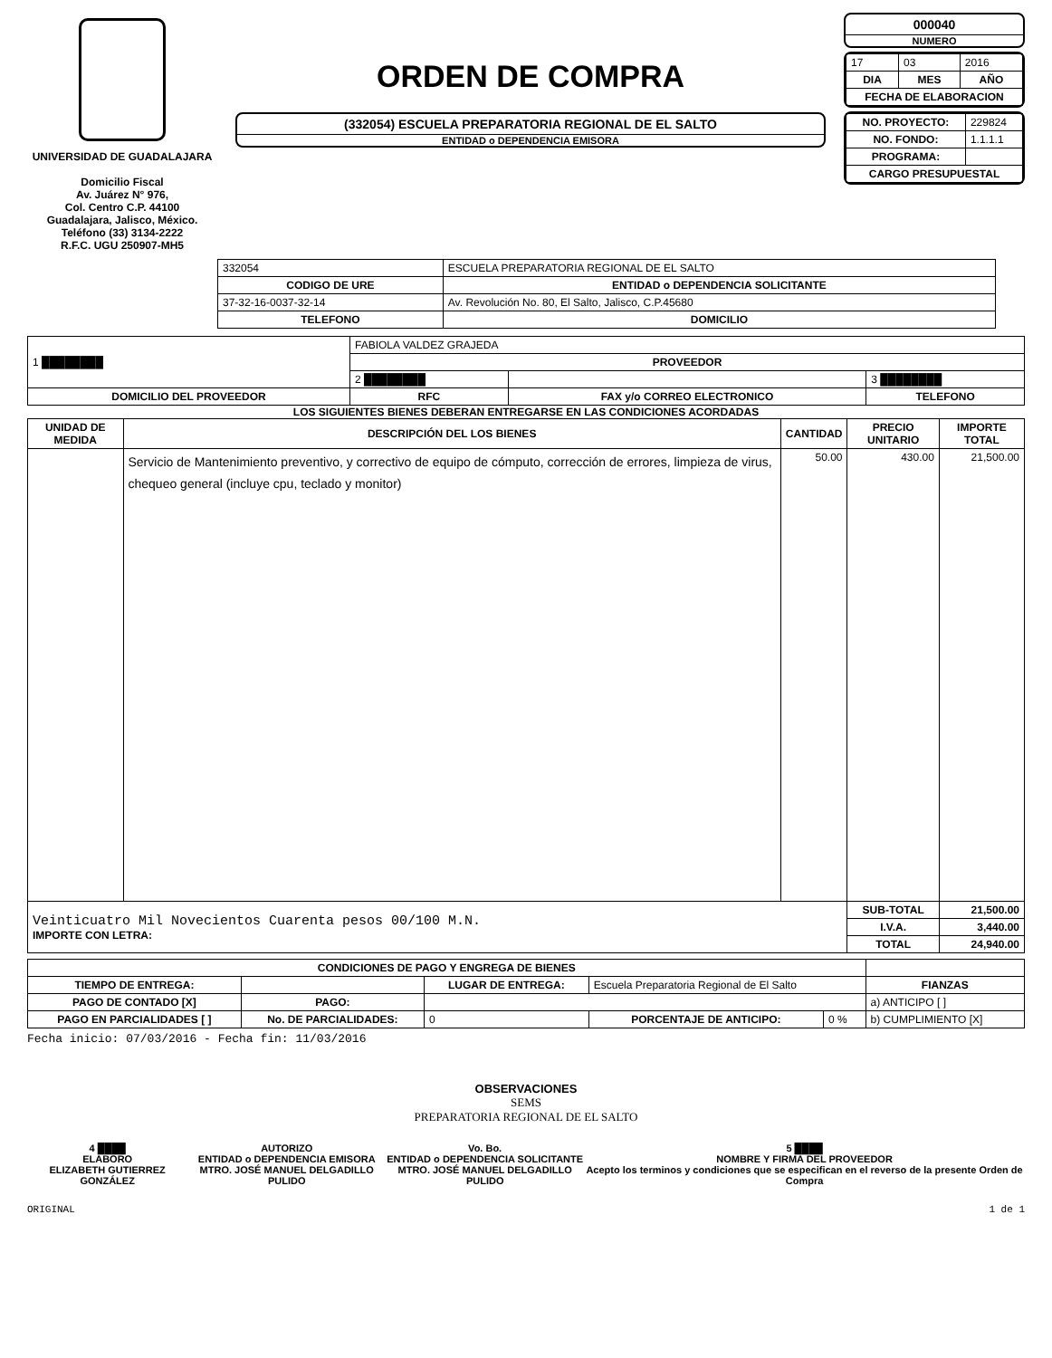UNIVERSIDAD DE GUADALAJARA
Domicilio Fiscal
Av. Juárez N° 976,
Col. Centro C.P. 44100
Guadalajara, Jalisco, México.
Teléfono (33) 3134-2222
R.F.C. UGU 250907-MH5
ORDEN DE COMPRA
(332054) ESCUELA PREPARATORIA REGIONAL DE EL SALTO
ENTIDAD o DEPENDENCIA EMISORA
000040
NUMERO
| 17 | 03 | 2016 |
| DIA | MES | AÑO |
| FECHA DE ELABORACION | | |
| NO. PROYECTO: | 229824 |
| NO. FONDO: | 1.1.1.1 |
| PROGRAMA: | |
| CARGO PRESUPUESTAL | |
| 332054 | ESCUELA PREPARATORIA REGIONAL DE EL SALTO |
| CODIGO DE URE | ENTIDAD o DEPENDENCIA SOLICITANTE |
| 37-32-16-0037-32-14 | Av. Revolución No. 80, El Salto, Jalisco, C.P.45680 |
| TELEFONO | DOMICILIO |
| 1 ████████ | FABIOLA VALDEZ GRAJEDA | | |
| | PROVEEDOR | | |
| | 2 ████████ | | 3 ████████ |
| DOMICILIO DEL PROVEEDOR | RFC | FAX y/o CORREO ELECTRONICO | TELEFONO |
LOS SIGUIENTES BIENES DEBERAN ENTREGARSE EN LAS CONDICIONES ACORDADAS
| UNIDAD DE MEDIDA | DESCRIPCIÓN DEL LOS BIENES | CANTIDAD | PRECIO UNITARIO | IMPORTE TOTAL |
| --- | --- | --- | --- | --- |
| | Servicio de Mantenimiento preventivo, y correctivo de equipo de cómputo, corrección de errores, limpieza de virus, chequeo general (incluye cpu, teclado y monitor) | 50.00 | 430.00 | 21,500.00 |
| Veinticuatro Mil Novecientos Cuarenta pesos 00/100 M.N. IMPORTE CON LETRA: | | | SUB-TOTAL | 21,500.00 |
| | | | I.V.A. | 3,440.00 |
| | | | TOTAL | 24,940.00 |
| CONDICIONES DE PAGO Y ENGREGA DE BIENES | | | | | |
| --- | --- | --- | --- | --- | --- |
| TIEMPO DE ENTREGA: | | LUGAR DE ENTREGA: | Escuela Preparatoria Regional de El Salto | | FIANZAS |
| PAGO DE CONTADO [X] | PAGO: | | | | a) ANTICIPO [ ] |
| PAGO EN PARCIALIDADES [ ] | No. DE PARCIALIDADES: | 0 | PORCENTAJE DE ANTICIPO: | 0 % | b) CUMPLIMIENTO [X] |
Fecha inicio: 07/03/2016 - Fecha fin: 11/03/2016
OBSERVACIONES
SEMS
PREPARATORIA REGIONAL DE EL SALTO
4 ████
ELABORO
ELIZABETH GUTIERREZ GONZÁLEZ
AUTORIZO
ENTIDAD o DEPENDENCIA EMISORA
MTRO. JOSÉ MANUEL DELGADILLO PULIDO
Vo. Bo.
ENTIDAD o DEPENDENCIA SOLICITANTE
MTRO. JOSÉ MANUEL DELGADILLO PULIDO
5 ████
NOMBRE Y FIRMA DEL PROVEEDOR
Acepto los terminos y condiciones que se especifican en el reverso de la presente Orden de Compra
ORIGINAL 1 de 1